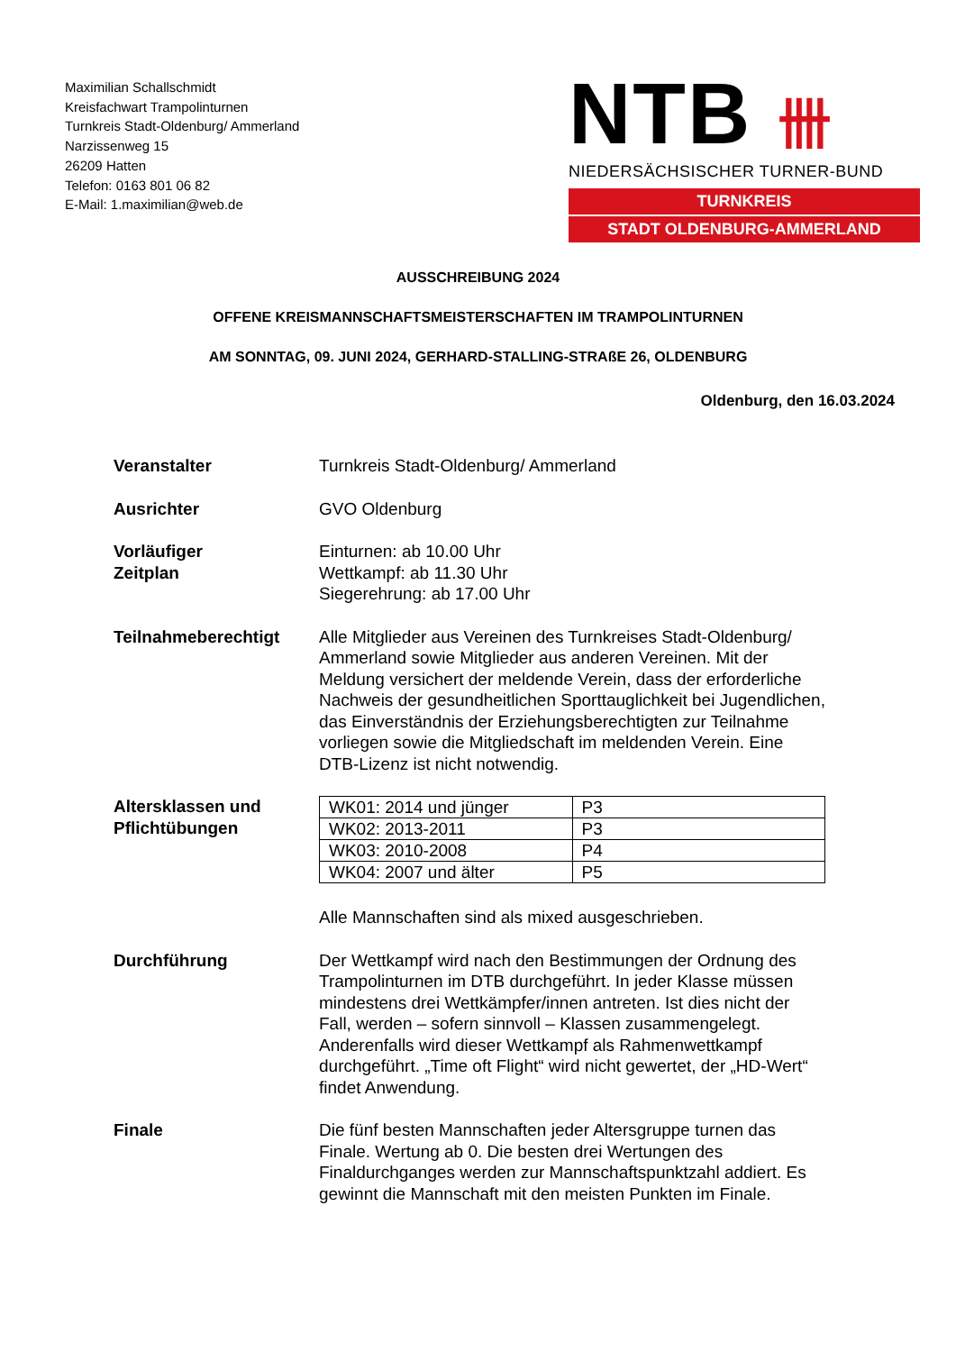Maximilian Schallschmidt
Kreisfachwart Trampolinturnen
Turnkreis Stadt-Oldenburg/ Ammerland
Narzissenweg 15
26209 Hatten
Telefon: 0163 801 06 82
E-Mail: 1.maximilian@web.de
NTB 卌
NIEDERSÄCHSISCHER TURNER-BUND
TURNKREIS
STADT OLDENBURG-AMMERLAND
AUSSCHREIBUNG 2024
OFFENE KREISMANNSCHAFTSMEISTERSCHAFTEN IM TRAMPOLINTURNEN
AM SONNTAG, 09. JUNI 2024, GERHARD-STALLING-STRAßE 26, OLDENBURG
Oldenburg, den 16.03.2024
Veranstalter Turnkreis Stadt-Oldenburg/ Ammerland
Ausrichter GVO Oldenburg
Vorläufiger
Zeitplan
Einturnen: ab 10.00 Uhr
Wettkampf: ab 11.30 Uhr
Siegerehrung: ab 17.00 Uhr
Teilnahmeberechtigt Alle Mitglieder aus Vereinen des Turnkreises Stadt-Oldenburg/ Ammerland sowie Mitglieder aus anderen Vereinen. Mit der Meldung versichert der meldende Verein, dass der erforderliche Nachweis der gesundheitlichen Sporttauglichkeit bei Jugendlichen, das Einverständnis der Erziehungsberechtigten zur Teilnahme vorliegen sowie die Mitgliedschaft im meldenden Verein. Eine DTB-Lizenz ist nicht notwendig.
Altersklassen und Pflichtübungen
| WK01: 2014 und jünger | P3 |
| WK02: 2013-2011 | P3 |
| WK03: 2010-2008 | P4 |
| WK04: 2007 und älter | P5 |
Alle Mannschaften sind als mixed ausgeschrieben.
Durchführung Der Wettkampf wird nach den Bestimmungen der Ordnung des Trampolinturnen im DTB durchgeführt. In jeder Klasse müssen mindestens drei Wettkämpfer/innen antreten. Ist dies nicht der Fall, werden – sofern sinnvoll – Klassen zusammengelegt. Anderenfalls wird dieser Wettkampf als Rahmenwettkampf durchgeführt. „Time oft Flight“ wird nicht gewertet, der „HD-Wert“ findet Anwendung.
Finale Die fünf besten Mannschaften jeder Altersgruppe turnen das Finale. Wertung ab 0. Die besten drei Wertungen des Finaldurchganges werden zur Mannschaftspunktzahl addiert. Es gewinnt die Mannschaft mit den meisten Punkten im Finale.